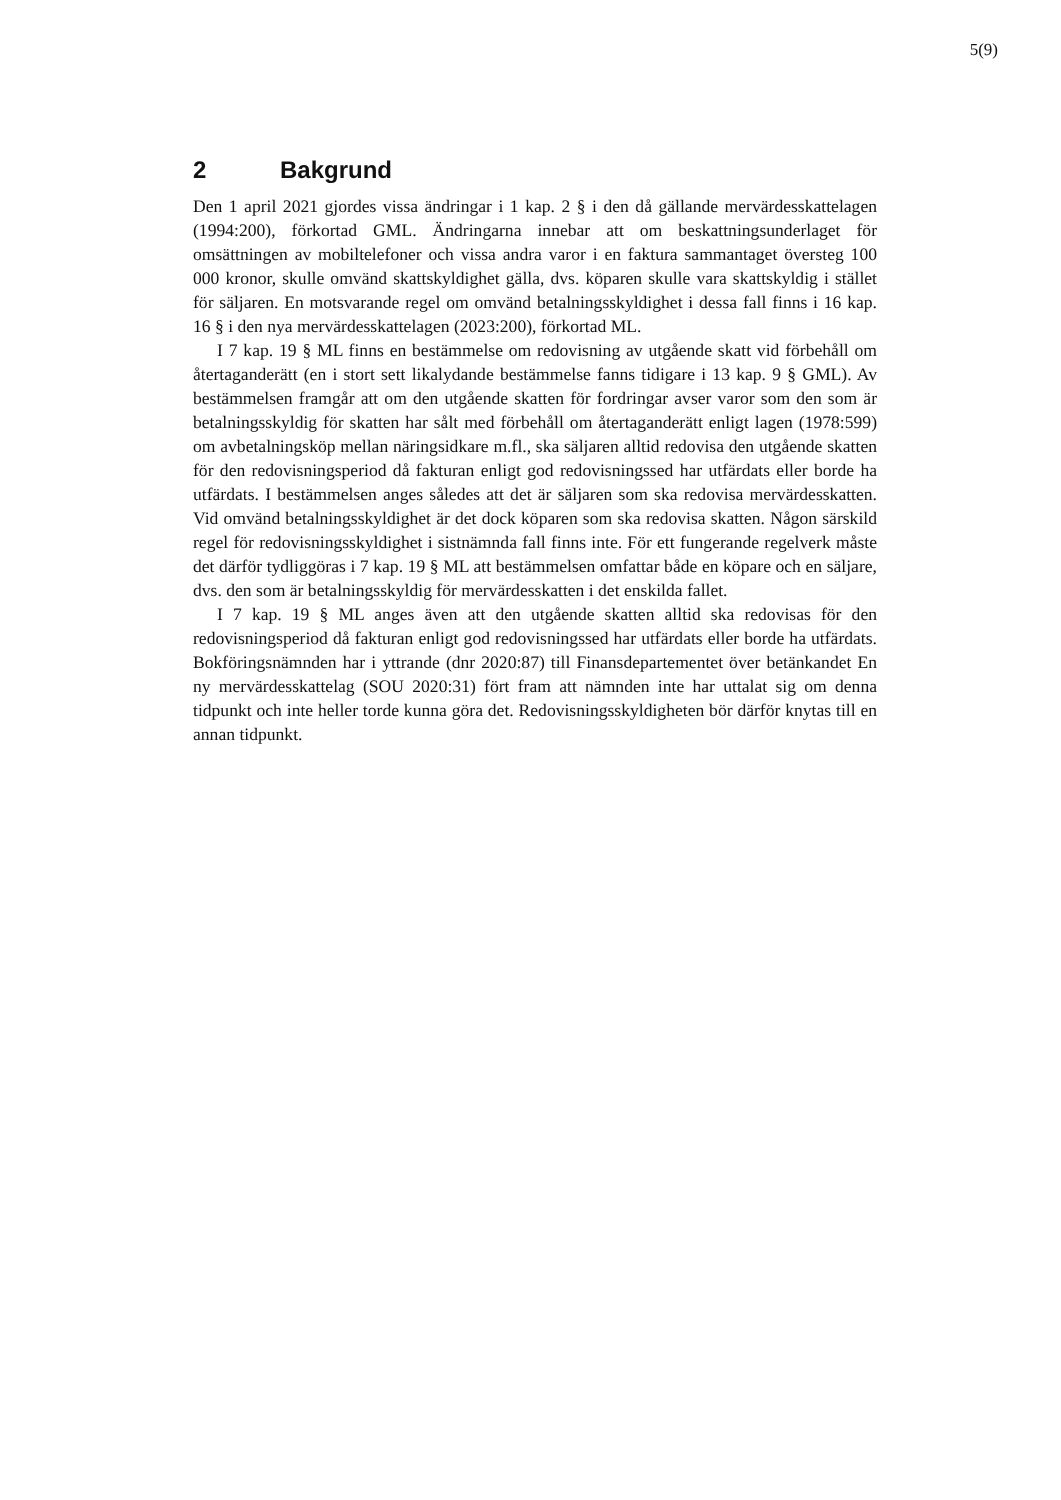5(9)
2 Bakgrund
Den 1 april 2021 gjordes vissa ändringar i 1 kap. 2 § i den då gällande mervärdesskattelagen (1994:200), förkortad GML. Ändringarna innebar att om beskattningsunderlaget för omsättningen av mobiltelefoner och vissa andra varor i en faktura sammantaget översteg 100 000 kronor, skulle omvänd skattskyldighet gälla, dvs. köparen skulle vara skattskyldig i stället för säljaren. En motsvarande regel om omvänd betalningsskyldighet i dessa fall finns i 16 kap. 16 § i den nya mervärdesskattelagen (2023:200), förkortad ML.
I 7 kap. 19 § ML finns en bestämmelse om redovisning av utgående skatt vid förbehåll om återtaganderätt (en i stort sett likalydande bestämmelse fanns tidigare i 13 kap. 9 § GML). Av bestämmelsen framgår att om den utgående skatten för fordringar avser varor som den som är betalningsskyldig för skatten har sålt med förbehåll om återtaganderätt enligt lagen (1978:599) om avbetalningsköp mellan näringsidkare m.fl., ska säljaren alltid redovisa den utgående skatten för den redovisningsperiod då fakturan enligt god redovisningssed har utfärdats eller borde ha utfärdats. I bestämmelsen anges således att det är säljaren som ska redovisa mervärdesskatten. Vid omvänd betalningsskyldighet är det dock köparen som ska redovisa skatten. Någon särskild regel för redovisningsskyldighet i sistnämnda fall finns inte. För ett fungerande regelverk måste det därför tydliggöras i 7 kap. 19 § ML att bestämmelsen omfattar både en köpare och en säljare, dvs. den som är betalningsskyldig för mervärdesskatten i det enskilda fallet.
I 7 kap. 19 § ML anges även att den utgående skatten alltid ska redovisas för den redovisningsperiod då fakturan enligt god redovisningssed har utfärdats eller borde ha utfärdats. Bokföringsnämnden har i yttrande (dnr 2020:87) till Finansdepartementet över betänkandet En ny mervärdesskattelag (SOU 2020:31) fört fram att nämnden inte har uttalat sig om denna tidpunkt och inte heller torde kunna göra det. Redovisningsskyldigheten bör därför knytas till en annan tidpunkt.